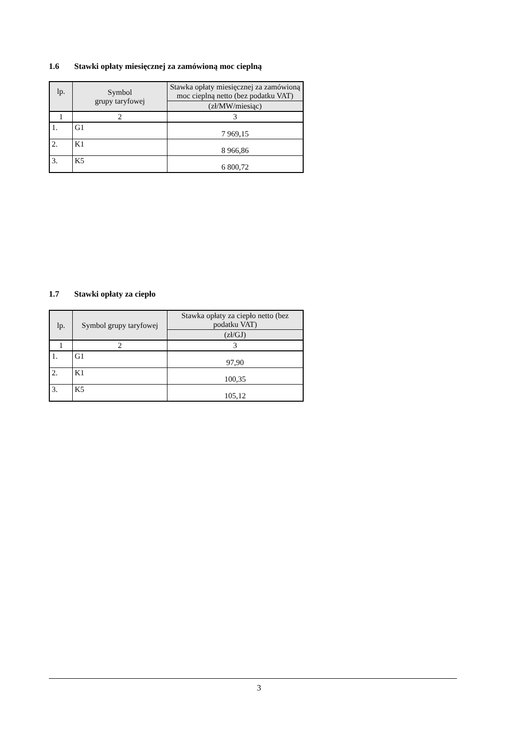1.6 Stawki opłaty miesięcznej za zamówioną moc cieplną
| lp. | Symbol grupy taryfowej | Stawka opłaty miesięcznej za zamówioną moc cieplną netto (bez podatku VAT) |
| --- | --- | --- |
| | | (zł/MW/miesiąc) |
| 1 | 2 | 3 |
| 1. | G1 | 7 969,15 |
| 2. | K1 | 8 966,86 |
| 3. | K5 | 6 800,72 |
1.7 Stawki opłaty za ciepło
| lp. | Symbol grupy taryfowej | Stawka opłaty za ciepło netto (bez podatku VAT) |
| --- | --- | --- |
| | | (zł/GJ) |
| 1 | 2 | 3 |
| 1. | G1 | 97,90 |
| 2. | K1 | 100,35 |
| 3. | K5 | 105,12 |
3